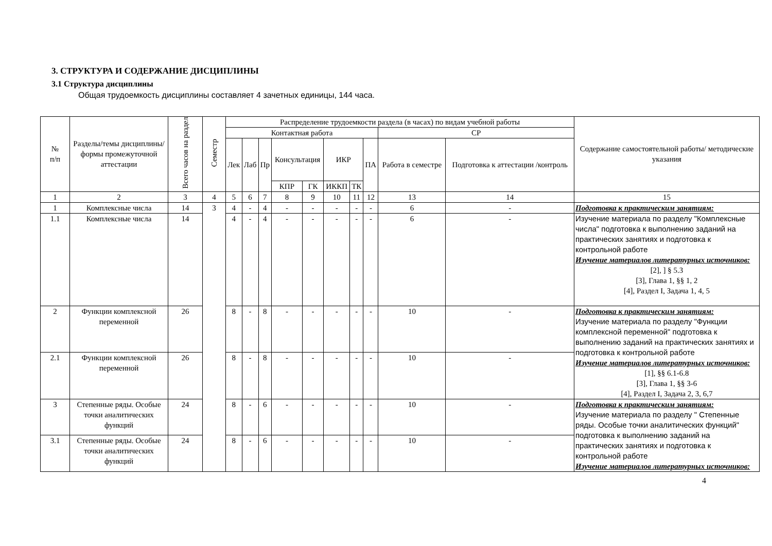3. СТРУКТУРА И СОДЕРЖАНИЕ ДИСЦИПЛИНЫ
3.1 Структура дисциплины
Общая трудоемкость дисциплины составляет 4 зачетных единицы, 144 часа.
| № п/п | Разделы/темы дисциплины/формы промежуточной аттестации | Всего часов на раздел | Семестр | Распределение трудоемкости раздела (в часах) по видам учебной работы | | | | | | | | | | Содержание самостоятельной работы/ методические указания |
| --- | --- | --- | --- | --- | --- | --- | --- | --- | --- | --- | --- | --- | --- | --- |
| | | | | Контактная работа | | | | | | | | СР | | |
| | | | | Лек | Лаб | Пр | Консультация | | ИКР | | ПА | Работа в семестре | Подготовка к аттестации /контроль | |
| | | | | | | | КПР | ГК | ИККП | ТК | | | | |
| 1 | 2 | 3 | 4 | 5 | 6 | 7 | 8 | 9 | 10 | 11 | 12 | 13 | 14 | 15 |
| 1 | Комплексные числа | 14 | 3 | 4 | - | 4 | - | - | - | - | - | 6 | - | Подготовка к практическим занятиям: |
| 1.1 | Комплексные числа | 14 | | 4 | - | 4 | - | - | - | - | - | 6 | - | Изучение материала по разделу "Комплексные числа" подготовка к выполнению заданий на практических занятиях и подготовка к контрольной работе Изучение материалов литературных источников: [2], ] § 5.3 [3], Глава 1, §§ 1, 2 [4], Раздел I, Задача 1, 4, 5 |
| 2 | Функции комплексной переменной | 26 | | 8 | - | 8 | - | - | - | - | - | 10 | - | Подготовка к практическим занятиям: Изучение материала по разделу "Функции комплексной переменной" подготовка к выполнению заданий на практических занятиях и подготовка к контрольной работе Изучение материалов литературных источников: [1], §§ 6.1-6.8 [3], Глава 1, §§ 3-6 [4], Раздел I, Задача 2, 3, 6,7 |
| 2.1 | Функции комплексной переменной | 26 | | 8 | - | 8 | - | - | - | - | - | 10 | - | |
| 3 | Степенные ряды. Особые точки аналитических функций | 24 | | 8 | - | 6 | - | - | - | - | - | 10 | - | Подготовка к практическим занятиям: Изучение материала по разделу " Степенные ряды. Особые точки аналитических функций" подготовка к выполнению заданий на практических занятиях и подготовка к контрольной работе Изучение материалов литературных источников: |
| 3.1 | Степенные ряды. Особые точки аналитических функций | 24 | | 8 | - | 6 | - | - | - | - | - | 10 | - | |
4